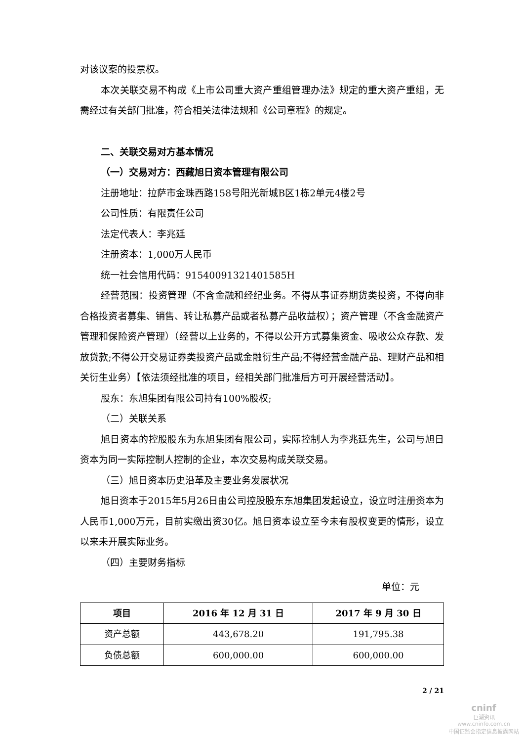对该议案的投票权。
本次关联交易不构成《上市公司重大资产重组管理办法》规定的重大资产重组，无需经过有关部门批准，符合相关法律法规和《公司章程》的规定。
二、关联交易对方基本情况
（一）交易对方：西藏旭日资本管理有限公司
注册地址：拉萨市金珠西路158号阳光新城B区1栋2单元4楼2号
公司性质：有限责任公司
法定代表人：李兆廷
注册资本：1,000万人民币
统一社会信用代码：91540091321401585H
经营范围：投资管理（不含金融和经纪业务。不得从事证券期货类投资，不得向非合格投资者募集、销售、转让私募产品或者私募产品收益权）；资产管理（不含金融资产管理和保险资产管理）（经营以上业务的，不得以公开方式募集资金、吸收公众存款、发放贷款;不得公开交易证券类投资产品或金融衍生产品;不得经营金融产品、理财产品和相关衍生业务）【依法须经批准的项目，经相关部门批准后方可开展经营活动】。
股东：东旭集团有限公司持有100%股权;
（二）关联关系
旭日资本的控股股东为东旭集团有限公司，实际控制人为李兆廷先生，公司与旭日资本为同一实际控制人控制的企业，本次交易构成关联交易。
（三）旭日资本历史沿革及主要业务发展状况
旭日资本于2015年5月26日由公司控股股东东旭集团发起设立，设立时注册资本为人民币1,000万元，目前实缴出资30亿。旭日资本设立至今未有股权变更的情形，设立以来未开展实际业务。
（四）主要财务指标
单位：元
| 项目 | 2016 年 12 月 31 日 | 2017 年 9 月 30 日 |
| --- | --- | --- |
| 资产总额 | 443,678.20 | 191,795.38 |
| 负债总额 | 600,000.00 | 600,000.00 |
2 / 21
cninf
巨潮资讯
www.cninfo.com.cn
中国证监会指定信息披露网站